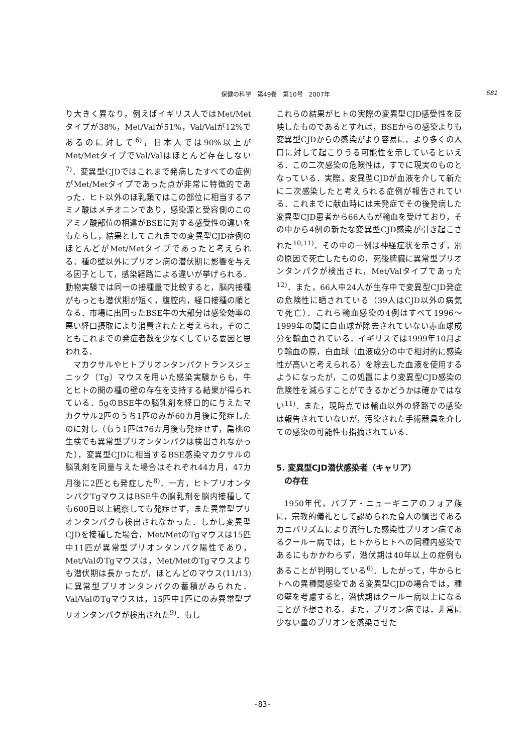保健の科学　第49巻　第10号　2007年 681
り大きく異なり，例えばイギリス人ではMet/Metタイプが38%，Met/Valが51%，Val/Valが12%であるのに対して<sup>6)</sup>，日本人では90%以上がMet/MetタイプでVal/Valはほとんど存在しない<sup>7)</sup>．変異型CJDではこれまで発病したすべての症例がMet/Metタイプであった点が非常に特徴的であった．ヒト以外のほ乳類ではこの部位に相当するアミノ酸はメチオニンであり，感染源と受容側のこのアミノ酸部位の相違がBSEに対する感受性の違いをもたらし，結果としてこれまでの変異型CJD症例のほとんどがMet/Metタイプであったと考えられる．種の壁以外にプリオン病の潜伏期に影響を与える因子として，感染経路による違いが挙げられる．動物実験では同一の接種量で比較すると，脳内接種がもっとも潜伏期が短く，腹腔内，経口接種の順となる．市場に出回ったBSE牛の大部分は感染効率の悪い経口摂取により消費されたと考えられ，そのこともこれまでの発症者数を少なくしている要因と思われる．
マカクサルやヒトプリオンタンパクトランスジェニック（Tg）マウスを用いた感染実験からも，牛とヒトの間の種の壁の存在を支持する結果が得られている．5gのBSE牛の脳乳剤を経口的に与えたマカクサル2匹のうち1匹のみが60カ月後に発症したのに対し（もう1匹は76カ月後も発症せず，扁桃の生検でも異常型プリオンタンパクは検出されなかった），変異型CJDに相当するBSE感染マカクサルの脳乳剤を同量与えた場合はそれぞれ44カ月，47カ月後に2匹とも発症した<sup>8)</sup>．一方，ヒトプリオンタンパクTgマウスはBSE牛の脳乳剤を脳内接種しても600日以上観察しても発症せず，また異常型プリオンタンパクも検出されなかった．しかし変異型CJDを接種した場合，Met/MetのTgマウスは15匹中11匹が異常型プリオンタンパク陽性であり，Met/ValのTgマウスは，Met/MetのTgマウスよりも潜伏期は長かったが，ほとんどのマウス(11/13)に異常型プリオンタンパクの蓄積がみられた．Val/ValのTgマウスは，15匹中1匹にのみ異常型プリオンタンパクが検出された<sup>9)</sup>．もし
これらの結果がヒトの実際の変異型CJD感受性を反映したものであるとすれば，BSEからの感染よりも変異型CJDからの感染がより容易に，より多くの人口に対して起こりうる可能性を示しているといえる．この二次感染の危険性は，すでに現実のものとなっている．実際，変異型CJDが血液を介して新たに二次感染したと考えられる症例が報告されている．これまでに献血時には未発症でその後発病した変異型CJD患者から66人もが輸血を受けており，その中から4例の新たな変異型CJD感染が引き起こされた<sup>10,11)</sup>．その中の一例は神経症状を示さず，別の原因で死亡したものの，死後脾臓に異常型プリオンタンパクが検出され，Met/Valタイプであった<sup>12)</sup>．また，66人中24人が生存中で変異型CJD発症の危険性に晒されている（39人はCJD以外の病気で死亡）．これら輸血感染の4例はすべて1996～1999年の間に白血球が除去されていない赤血球成分を輸血されている．イギリスでは1999年10月より輸血の際，白血球（血液成分の中で相対的に感染性が高いと考えられる）を除去した血液を使用するようになったが，この処置により変異型CJD感染の危険性を減らすことができるかどうかは確かではない<sup>11)</sup>．また，現時点では輸血以外の経路での感染は報告されていないが，汚染された手術器具を介しての感染の可能性も指摘されている．
5. 変異型CJD潜伏感染者（キャリア）
　の存在
1950年代，パプア・ニューギニアのフォア族に，宗教的儀礼として認められた食人の慣習であるカニバリズムにより流行した感染性プリオン病であるクールー病では，ヒトからヒトへの同種内感染であるにもかかわらず，潜伏期は40年以上の症例もあることが判明している<sup>6)</sup>．したがって，牛からヒトへの異種間感染である変異型CJDの場合では，種の壁を考慮すると，潜伏期はクールー病以上になることが予想される．また，プリオン病では，非常に少ない量のプリオンを感染させた
-83-